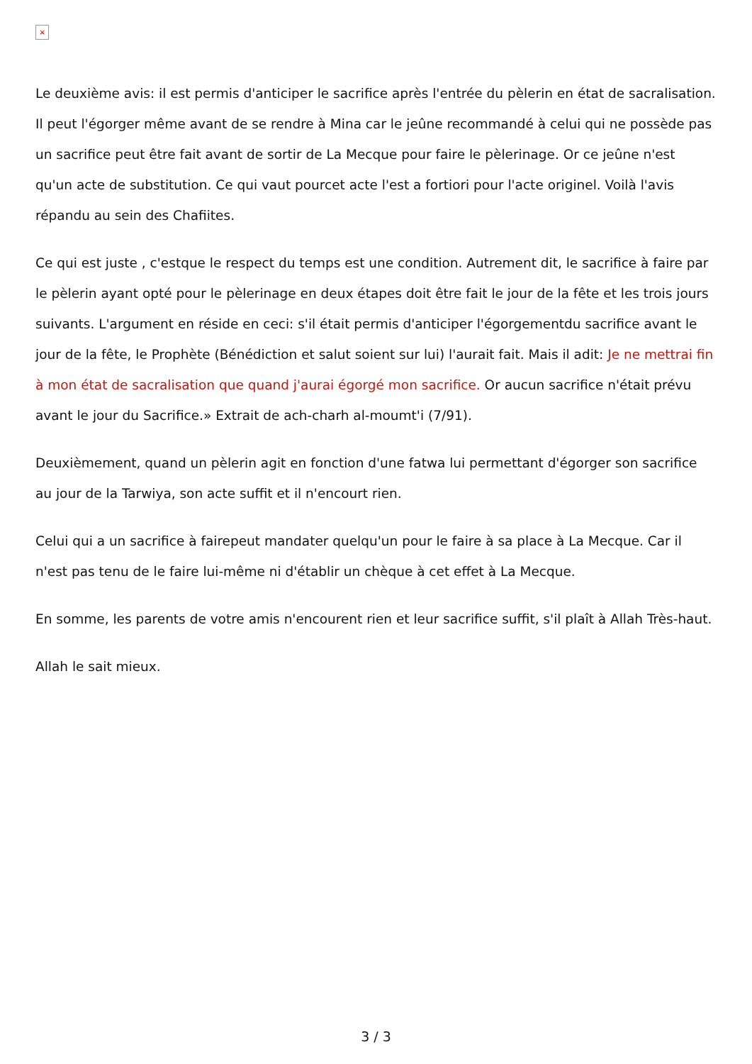×
Le deuxième avis: il est permis d'anticiper le sacrifice après l'entrée du pèlerin en état de sacralisation. Il peut l'égorger même avant de se rendre à Mina car le jeûne recommandé à celui qui ne possède pas un sacrifice peut être fait avant de sortir de La Mecque pour faire le pèlerinage. Or ce jeûne n'est qu'un acte de substitution. Ce qui vaut pourcet acte l'est a fortiori pour l'acte originel. Voilà l'avis répandu au sein des Chafiites.
Ce qui est juste , c'estque le respect du temps est une condition. Autrement dit, le sacrifice à faire par le pèlerin ayant opté pour le pèlerinage en deux étapes doit être fait le jour de la fête et les trois jours suivants. L'argument en réside en ceci: s'il était permis d'anticiper l'égorgementdu sacrifice avant le jour de la fête, le Prophète (Bénédiction et salut soient sur lui) l'aurait fait. Mais il adit: Je ne mettrai fin à mon état de sacralisation que quand j'aurai égorgé mon sacrifice. Or aucun sacrifice n'était prévu avant le jour du Sacrifice.» Extrait de ach-charh al-moumt'i (7/91).
Deuxièmement, quand un pèlerin agit en fonction d'une fatwa lui permettant d'égorger son sacrifice au jour de la Tarwiya, son acte suffit et il n'encourt rien.
Celui qui a un sacrifice à fairepeut mandater quelqu'un pour le faire à sa place à La Mecque. Car il n'est pas tenu de le faire lui-même ni d'établir un chèque à cet effet à La Mecque.
En somme, les parents de votre amis n'encourent rien et leur sacrifice suffit, s'il plaît à Allah Très-haut.
Allah le sait mieux.
3 / 3